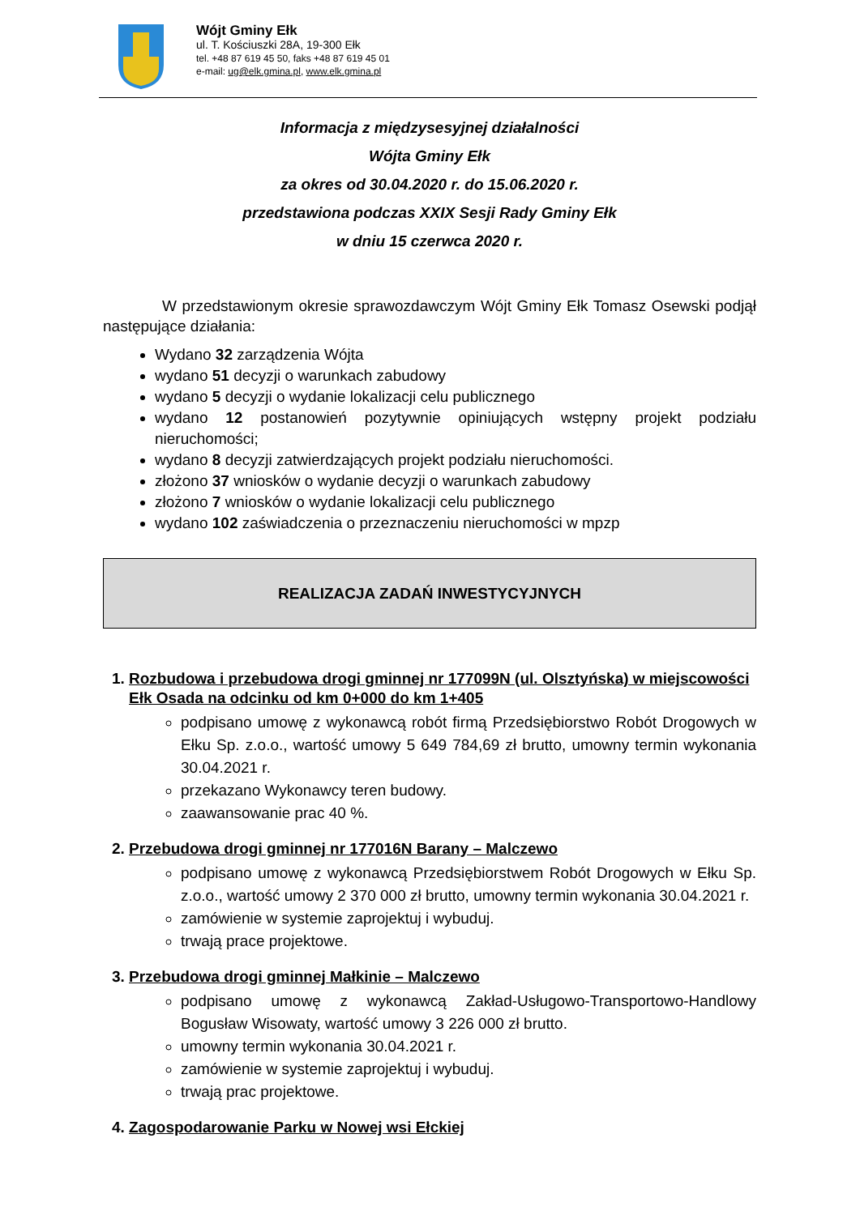Wójt Gminy Ełk
ul. T. Kościuszki 28A, 19-300 Ełk
tel. +48 87 619 45 50, faks +48 87 619 45 01
e-mail: ug@elk.gmina.pl, www.elk.gmina.pl
Informacja z międzysesyjnej działalności
Wójta Gminy Ełk
za okres od 30.04.2020 r. do 15.06.2020 r.
przedstawiona podczas XXIX Sesji Rady Gminy Ełk
w dniu 15 czerwca 2020 r.
W przedstawionym okresie sprawozdawczym Wójt Gminy Ełk Tomasz Osewski podjął następujące działania:
Wydano 32 zarządzenia Wójta
wydano 51 decyzji o warunkach zabudowy
wydano 5 decyzji o wydanie lokalizacji celu publicznego
wydano 12 postanowień pozytywnie opiniujących wstępny projekt podziału nieruchomości;
wydano 8 decyzji zatwierdzających projekt podziału nieruchomości.
złożono 37 wniosków o wydanie decyzji o warunkach zabudowy
złożono 7 wniosków o wydanie lokalizacji celu publicznego
wydano 102 zaświadczenia o przeznaczeniu nieruchomości w mpzp
REALIZACJA ZADAŃ INWESTYCYJNYCH
1. Rozbudowa i przebudowa drogi gminnej nr 177099N (ul. Olsztyńska) w miejscowości Ełk Osada na odcinku od km 0+000 do km 1+405
podpisano umowę z wykonawcą robót firmą Przedsiębiorstwo Robót Drogowych w Ełku Sp. z.o.o., wartość umowy 5 649 784,69 zł brutto, umowny termin wykonania 30.04.2021 r.
przekazano Wykonawcy teren budowy.
zaawansowanie prac 40 %.
2. Przebudowa drogi gminnej nr 177016N Barany – Malczewo
podpisano umowę z wykonawcą Przedsiębiorstwem Robót Drogowych w Ełku Sp. z.o.o., wartość umowy 2 370 000 zł brutto, umowny termin wykonania 30.04.2021 r.
zamówienie w systemie zaprojektuj i wybuduj.
trwają prace projektowe.
3. Przebudowa drogi gminnej Małkinie – Malczewo
podpisano umowę z wykonawcą Zakład-Usługowo-Transportowo-Handlowy Bogusław Wisowaty, wartość umowy 3 226 000 zł brutto.
umowny termin wykonania 30.04.2021 r.
zamówienie w systemie zaprojektuj i wybuduj.
trwają prac projektowe.
4. Zagospodarowanie Parku w Nowej wsi Ełckiej